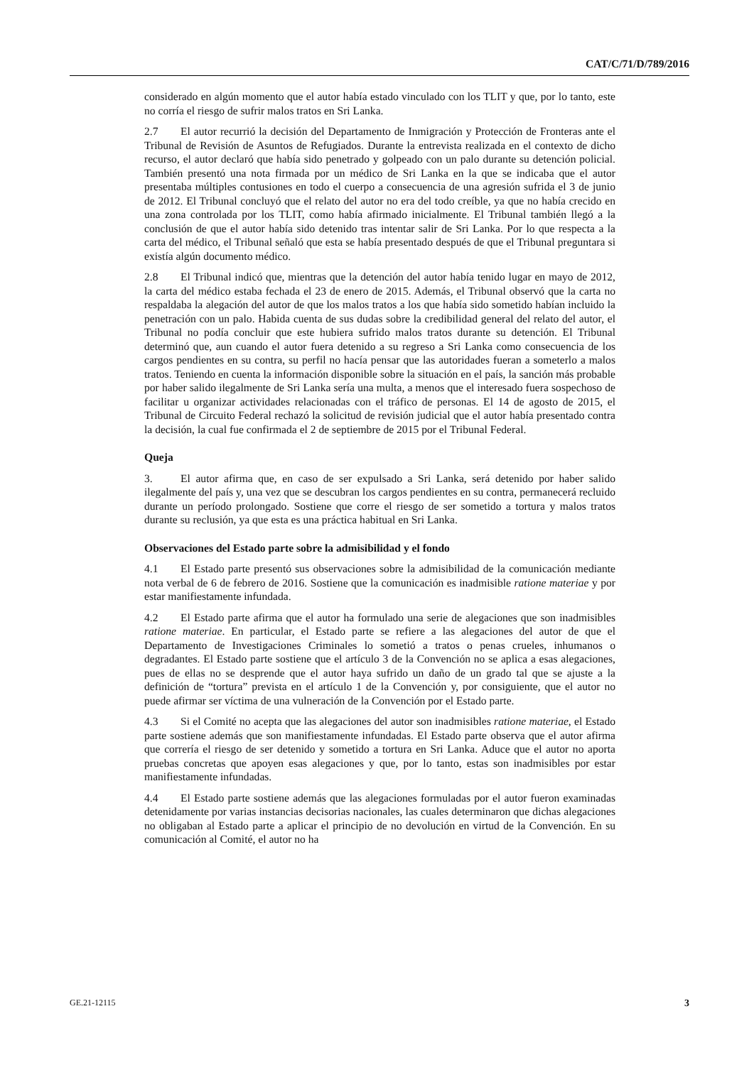CAT/C/71/D/789/2016
considerado en algún momento que el autor había estado vinculado con los TLIT y que, por lo tanto, este no corría el riesgo de sufrir malos tratos en Sri Lanka.
2.7 El autor recurrió la decisión del Departamento de Inmigración y Protección de Fronteras ante el Tribunal de Revisión de Asuntos de Refugiados. Durante la entrevista realizada en el contexto de dicho recurso, el autor declaró que había sido penetrado y golpeado con un palo durante su detención policial. También presentó una nota firmada por un médico de Sri Lanka en la que se indicaba que el autor presentaba múltiples contusiones en todo el cuerpo a consecuencia de una agresión sufrida el 3 de junio de 2012. El Tribunal concluyó que el relato del autor no era del todo creíble, ya que no había crecido en una zona controlada por los TLIT, como había afirmado inicialmente. El Tribunal también llegó a la conclusión de que el autor había sido detenido tras intentar salir de Sri Lanka. Por lo que respecta a la carta del médico, el Tribunal señaló que esta se había presentado después de que el Tribunal preguntara si existía algún documento médico.
2.8 El Tribunal indicó que, mientras que la detención del autor había tenido lugar en mayo de 2012, la carta del médico estaba fechada el 23 de enero de 2015. Además, el Tribunal observó que la carta no respaldaba la alegación del autor de que los malos tratos a los que había sido sometido habían incluido la penetración con un palo. Habida cuenta de sus dudas sobre la credibilidad general del relato del autor, el Tribunal no podía concluir que este hubiera sufrido malos tratos durante su detención. El Tribunal determinó que, aun cuando el autor fuera detenido a su regreso a Sri Lanka como consecuencia de los cargos pendientes en su contra, su perfil no hacía pensar que las autoridades fueran a someterlo a malos tratos. Teniendo en cuenta la información disponible sobre la situación en el país, la sanción más probable por haber salido ilegalmente de Sri Lanka sería una multa, a menos que el interesado fuera sospechoso de facilitar u organizar actividades relacionadas con el tráfico de personas. El 14 de agosto de 2015, el Tribunal de Circuito Federal rechazó la solicitud de revisión judicial que el autor había presentado contra la decisión, la cual fue confirmada el 2 de septiembre de 2015 por el Tribunal Federal.
Queja
3. El autor afirma que, en caso de ser expulsado a Sri Lanka, será detenido por haber salido ilegalmente del país y, una vez que se descubran los cargos pendientes en su contra, permanecerá recluido durante un período prolongado. Sostiene que corre el riesgo de ser sometido a tortura y malos tratos durante su reclusión, ya que esta es una práctica habitual en Sri Lanka.
Observaciones del Estado parte sobre la admisibilidad y el fondo
4.1 El Estado parte presentó sus observaciones sobre la admisibilidad de la comunicación mediante nota verbal de 6 de febrero de 2016. Sostiene que la comunicación es inadmisible ratione materiae y por estar manifiestamente infundada.
4.2 El Estado parte afirma que el autor ha formulado una serie de alegaciones que son inadmisibles ratione materiae. En particular, el Estado parte se refiere a las alegaciones del autor de que el Departamento de Investigaciones Criminales lo sometió a tratos o penas crueles, inhumanos o degradantes. El Estado parte sostiene que el artículo 3 de la Convención no se aplica a esas alegaciones, pues de ellas no se desprende que el autor haya sufrido un daño de un grado tal que se ajuste a la definición de “tortura” prevista en el artículo 1 de la Convención y, por consiguiente, que el autor no puede afirmar ser víctima de una vulneración de la Convención por el Estado parte.
4.3 Si el Comité no acepta que las alegaciones del autor son inadmisibles ratione materiae, el Estado parte sostiene además que son manifiestamente infundadas. El Estado parte observa que el autor afirma que correría el riesgo de ser detenido y sometido a tortura en Sri Lanka. Aduce que el autor no aporta pruebas concretas que apoyen esas alegaciones y que, por lo tanto, estas son inadmisibles por estar manifiestamente infundadas.
4.4 El Estado parte sostiene además que las alegaciones formuladas por el autor fueron examinadas detenidamente por varias instancias decisorias nacionales, las cuales determinaron que dichas alegaciones no obligaban al Estado parte a aplicar el principio de no devolución en virtud de la Convención. En su comunicación al Comité, el autor no ha
GE.21-12115 3